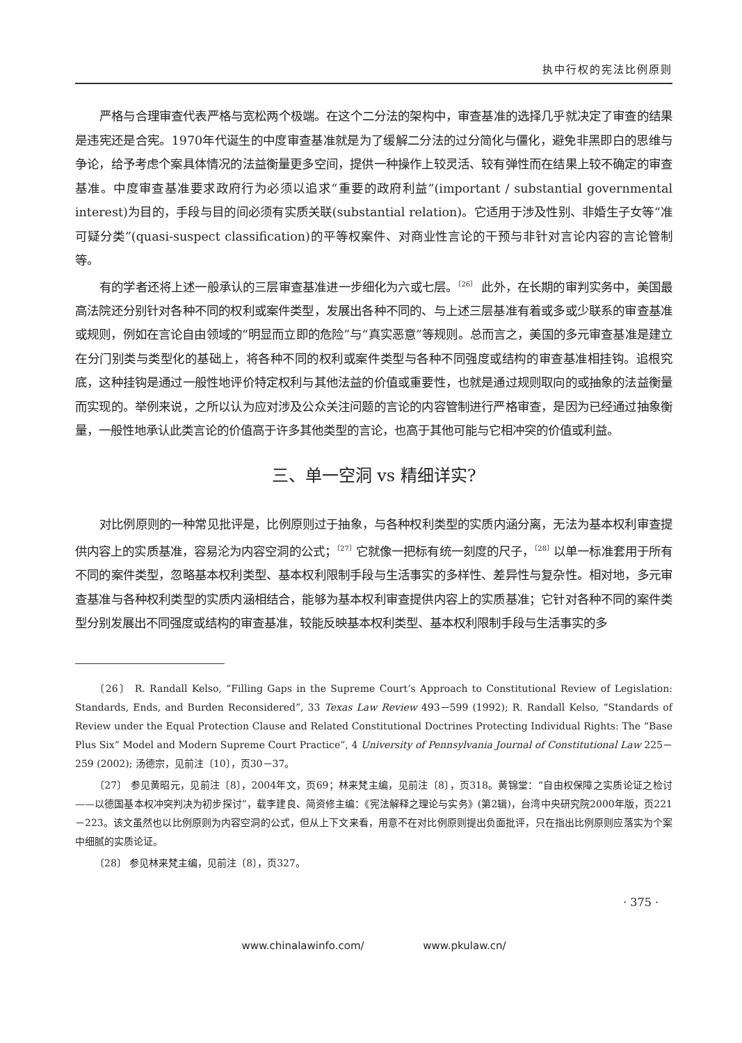执中行权的宪法比例原则
严格与合理审查代表严格与宽松两个极端。在这个二分法的架构中，审查基准的选择几乎就决定了审查的结果是违宪还是合宪。1970年代诞生的中度审查基准就是为了缓解二分法的过分简化与僵化，避免非黑即白的思维与争论，给予考虑个案具体情况的法益衡量更多空间，提供一种操作上较灵活、较有弹性而在结果上较不确定的审查基准。中度审查基准要求政府行为必须以追求“重要的政府利益”(important / substantial governmental interest)为目的，手段与目的间必须有实质关联(substantial relation)。它适用于涉及性别、非婚生子女等“准可疑分类”(quasi-suspect classification)的平等权案件、对商业性言论的干预与非针对言论内容的言论管制等。
有的学者还将上述一般承认的三层审查基准进一步细化为六或七层。<sup>〔26〕</sup> 此外，在长期的审判实务中，美国最高法院还分别针对各种不同的权利或案件类型，发展出各种不同的、与上述三层基准有着或多或少联系的审查基准或规则，例如在言论自由领域的“明显而立即的危险”与“真实恶意”等规则。总而言之，美国的多元审查基准是建立在分门别类与类型化的基础上，将各种不同的权利或案件类型与各种不同强度或结构的审查基准相挂钩。追根究底，这种挂钩是通过一般性地评价特定权利与其他法益的价值或重要性，也就是通过规则取向的或抽象的法益衡量而实现的。举例来说，之所以认为应对涉及公众关注问题的言论的内容管制进行严格审查，是因为已经通过抽象衡量，一般性地承认此类言论的价值高于许多其他类型的言论，也高于其他可能与它相冲突的价值或利益。
三、单一空洞 vs 精细详实?
对比例原则的一种常见批评是，比例原则过于抽象，与各种权利类型的实质内涵分离，无法为基本权利审查提供内容上的实质基准，容易沦为内容空洞的公式；<sup>〔27〕</sup>它就像一把标有统一刻度的尺子，<sup>〔28〕</sup>以单一标准套用于所有不同的案件类型，忽略基本权利类型、基本权利限制手段与生活事实的多样性、差异性与复杂性。相对地，多元审查基准与各种权利类型的实质内涵相结合，能够为基本权利审查提供内容上的实质基准；它针对各种不同的案件类型分别发展出不同强度或结构的审查基准，较能反映基本权利类型、基本权利限制手段与生活事实的多
〔26〕 R. Randall Kelso, “Filling Gaps in the Supreme Court’s Approach to Constitutional Review of Legislation: Standards, Ends, and Burden Reconsidered”, 33 Texas Law Review 493－599 (1992); R. Randall Kelso, “Standards of Review under the Equal Protection Clause and Related Constitutional Doctrines Protecting Individual Rights: The “Base Plus Six” Model and Modern Supreme Court Practice”, 4 University of Pennsylvania Journal of Constitutional Law 225－259 (2002); 汤德宗，见前注〔10〕，页30－37。
〔27〕 参见黄昭元，见前注〔8〕，2004年文，页69；林来梵主编，见前注〔8〕，页318。黄锦堂：“自由权保障之实质论证之检讨——以德国基本权冲突判决为初步探讨”，载李建良、简资修主编：《宪法解释之理论与实务》(第2辑)，台湾中央研究院2000年版，页221－223。该文虽然也以比例原则为内容空洞的公式，但从上下文来看，用意不在对比例原则提出负面批评，只在指出比例原则应落实为个案中细腻的实质论证。
〔28〕 参见林来梵主编，见前注〔8〕，页327。
· 375 ·
www.chinalawinfo.com/ www.pkulaw.cn/